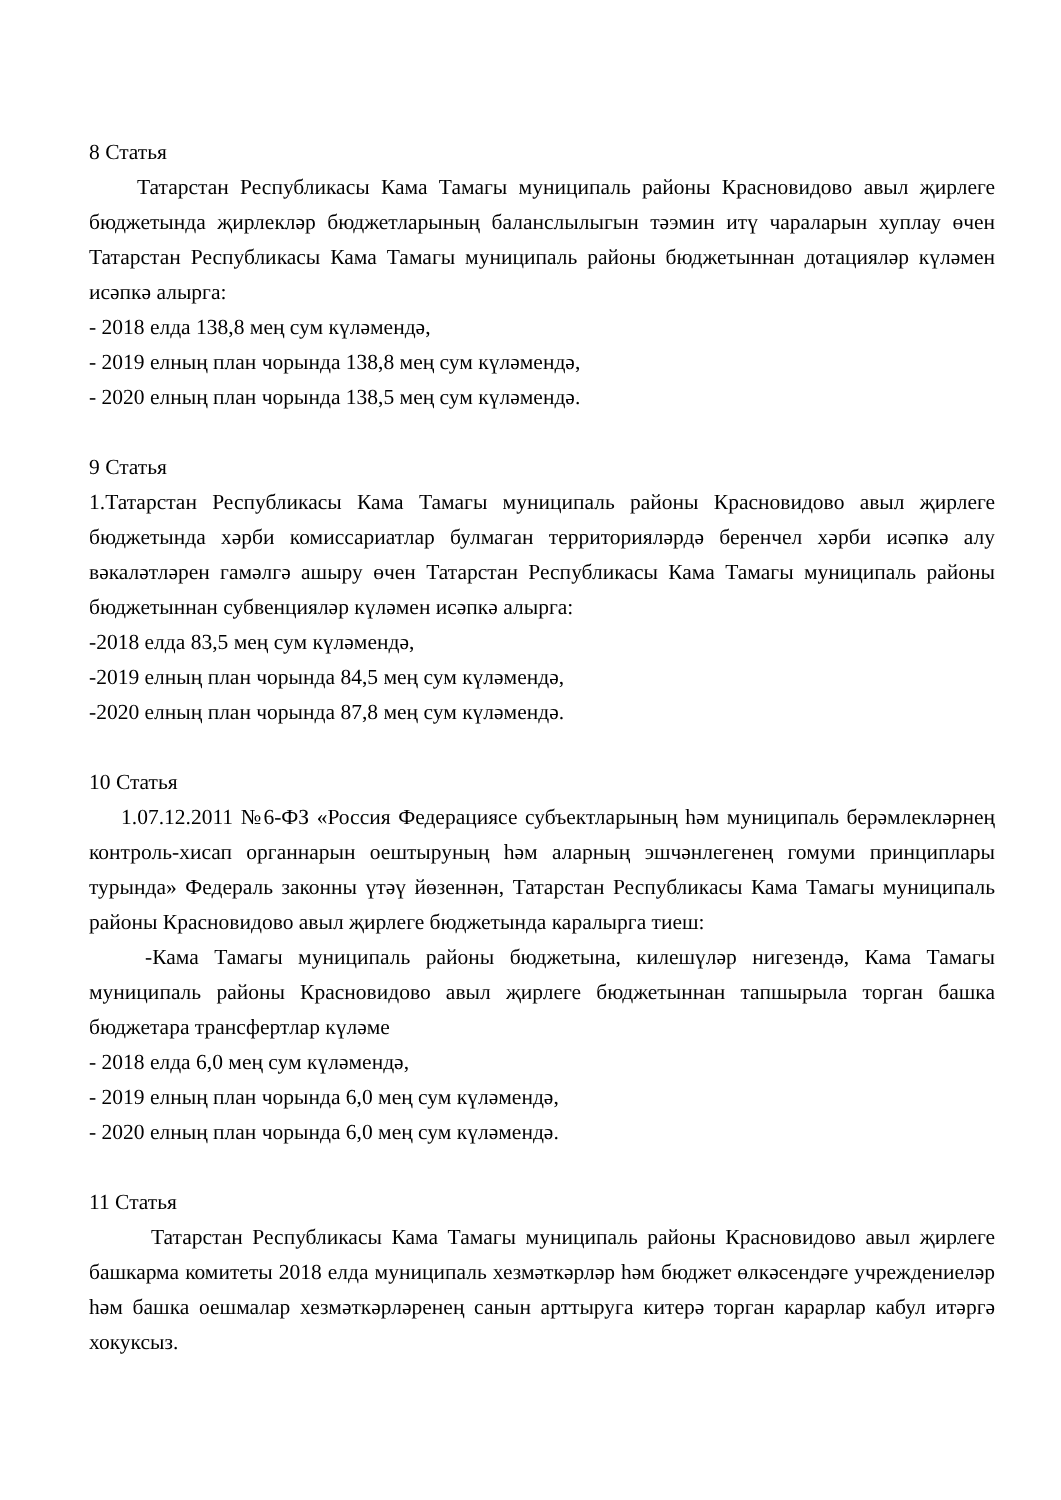8 Статья
Татарстан Республикасы Кама Тамагы муниципаль районы Красновидово авыл җирлеге бюджетында җирлекләр бюджетларының баланслылыгын тәэмин итү чараларын хуплау өчен Татарстан Республикасы Кама Тамагы муниципаль районы бюджетыннан дотацияләр күләмен исәпкә алырга:
- 2018 елда 138,8 мең сум күләмендә,
- 2019 елның план чорында 138,8 мең сум күләмендә,
- 2020 елның план чорында 138,5 мең сум күләмендә.
9 Статья
1.Татарстан Республикасы Кама Тамагы муниципаль районы Красновидово авыл җирлеге бюджетында хәрби комиссариатлар булмаган территорияләрдә беренчел хәрби исәпкә алу вәкаләтләрен гамәлгә ашыру өчен Татарстан Республикасы Кама Тамагы муниципаль районы бюджетыннан субвенцияләр күләмен исәпкә алырга:
-2018 елда 83,5 мең сум күләмендә,
-2019 елның план чорында 84,5 мең сум күләмендә,
-2020 елның план чорында 87,8 мең сум күләмендә.
10 Статья
1.07.12.2011 №6-ФЗ «Россия Федерациясе субъектларының һәм муниципаль берәмлекләрнең контроль-хисап органнарын оештыруның һәм аларның эшчәнлегенең гомуми принциплары турында» Федераль законны үтәү йөзеннән, Татарстан Республикасы Кама Тамагы муниципаль районы Красновидово авыл җирлеге бюджетында каралырга тиеш:
-Кама Тамагы муниципаль районы бюджетына, килешүләр нигезендә, Кама Тамагы муниципаль районы Красновидово авыл җирлеге бюджетыннан тапшырыла торган башка бюджетара трансфертлар күләме
- 2018 елда 6,0 мең сум күләмендә,
- 2019 елның план чорында 6,0 мең сум күләмендә,
- 2020 елның план чорында 6,0 мең сум күләмендә.
11 Статья
Татарстан Республикасы Кама Тамагы муниципаль районы Красновидово авыл җирлеге башкарма комитеты 2018 елда муниципаль хезмәткәрләр һәм бюджет өлкәсендәге учреждениеләр һәм башка оешмалар хезмәткәрләренең санын арттыруга китерә торган карарлар кабул итәргә хокуксыз.